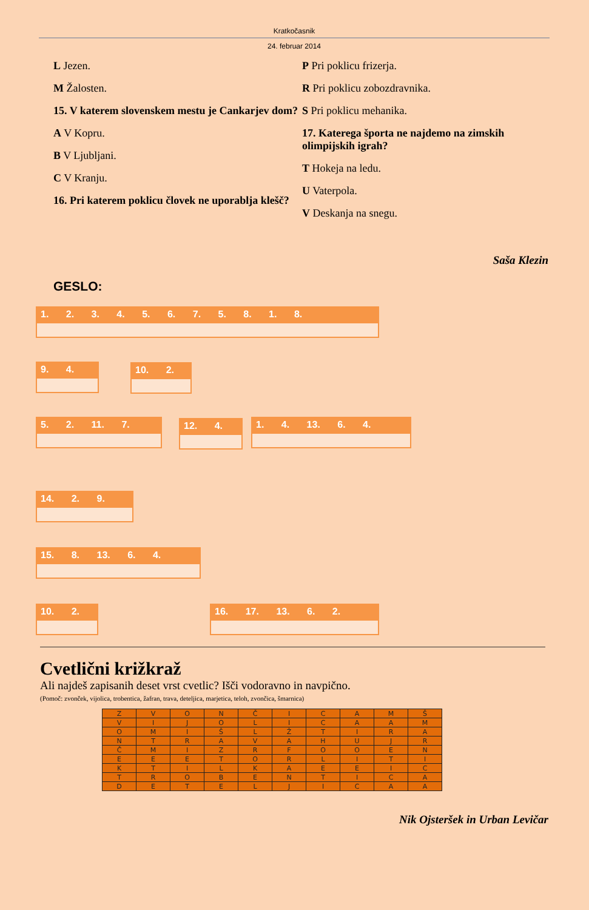Kratkočasnik
24. februar 2014
L Jezen.
M Žalosten.
15. V katerem slovenskem mestu je Cankarjev dom?
A V Kopru.
B V Ljubljani.
C V Kranju.
16. Pri katerem poklicu človek ne uporablja klešč?
P Pri poklicu frizerja.
R Pri poklicu zobozdravnika.
S Pri poklicu mehanika.
17. Katerega športa ne najdemo na zimskih olimpijskih igrah?
T Hokeja na ledu.
U Vaterpola.
V Deskanja na snegu.
Saša Klezin
GESLO:
1. 2. 3. 4. 5. 6. 7. 5. 8. 1. 8.
9. 4. 10. 2.
5. 2. 11. 7. 12. 4. 1. 4. 13. 6. 4.
14. 2. 9.
15. 8. 13. 6. 4.
10. 2. 16. 17. 13. 6. 2.
Cvetlični križkraž
Ali najdeš zapisanih deset vrst cvetlic? Išči vodoravno in navpično.
(Pomoč: zvonček, vijolica, trobentica, žafran, trava, deteljica, marjetica, teloh, zvončica, šmarnica)
| Z | V | O | N | Č | I | C | A | M | Š |
| V | I | J | O | L | I | C | A | A | M |
| O | M | I | Š | L | Ž | T | I | R | A |
| N | T | R | A | V | A | H | U | J | R |
| Č | M | I | Z | R | F | O | O | E | N |
| E | E | E | T | O | R | L | I | T | I |
| K | T | I | L | K | A | E | E | I | C |
| T | R | O | B | E | N | T | I | C | A |
| D | E | T | E | L | J | I | C | A | A |
Nik Ojsteršek in Urban Levičar